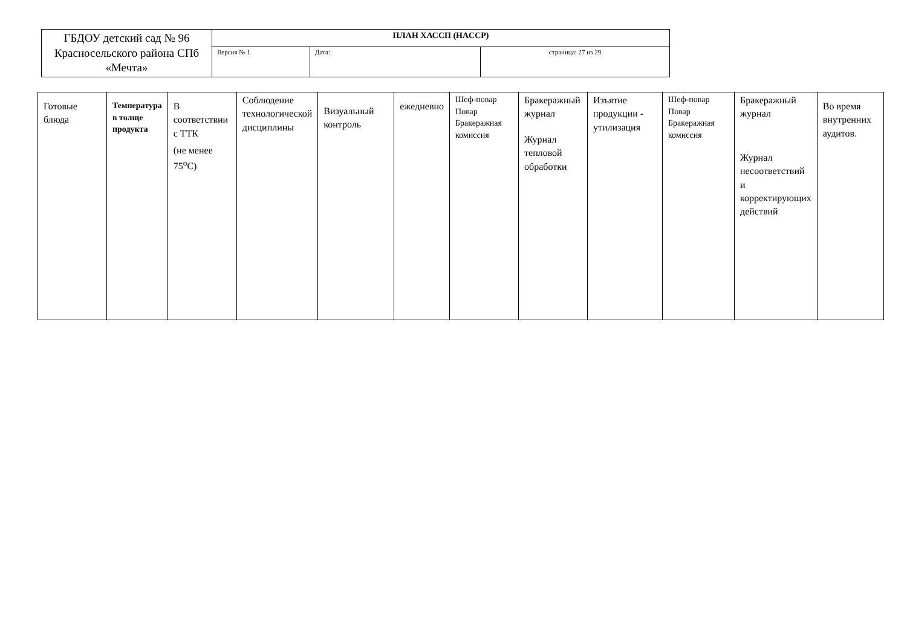| ГБДОУ детский сад № 96 Красносельского района СПб «Мечта» | ПЛАН ХАССП (HACCP) | | |
| | Версия № 1 | Дата: | страница: 27 из 29 |
| Готовые блюда | Температура в толще продукта | В соответствии с ТТК (не менее 75<sup>о</sup>С) | Соблюдение технологической дисциплины | Визуальный контроль | ежедневно | Шеф-повар Повар Бракеражная комиссия | Бракеражный журнал Журнал тепловой обработки | Изъятие продукции - утилизация | Шеф-повар Повар Бракеражная комиссия | Бракеражный журнал Журнал несоответствий и корректирующих действий | Во время внутренних аудитов. |